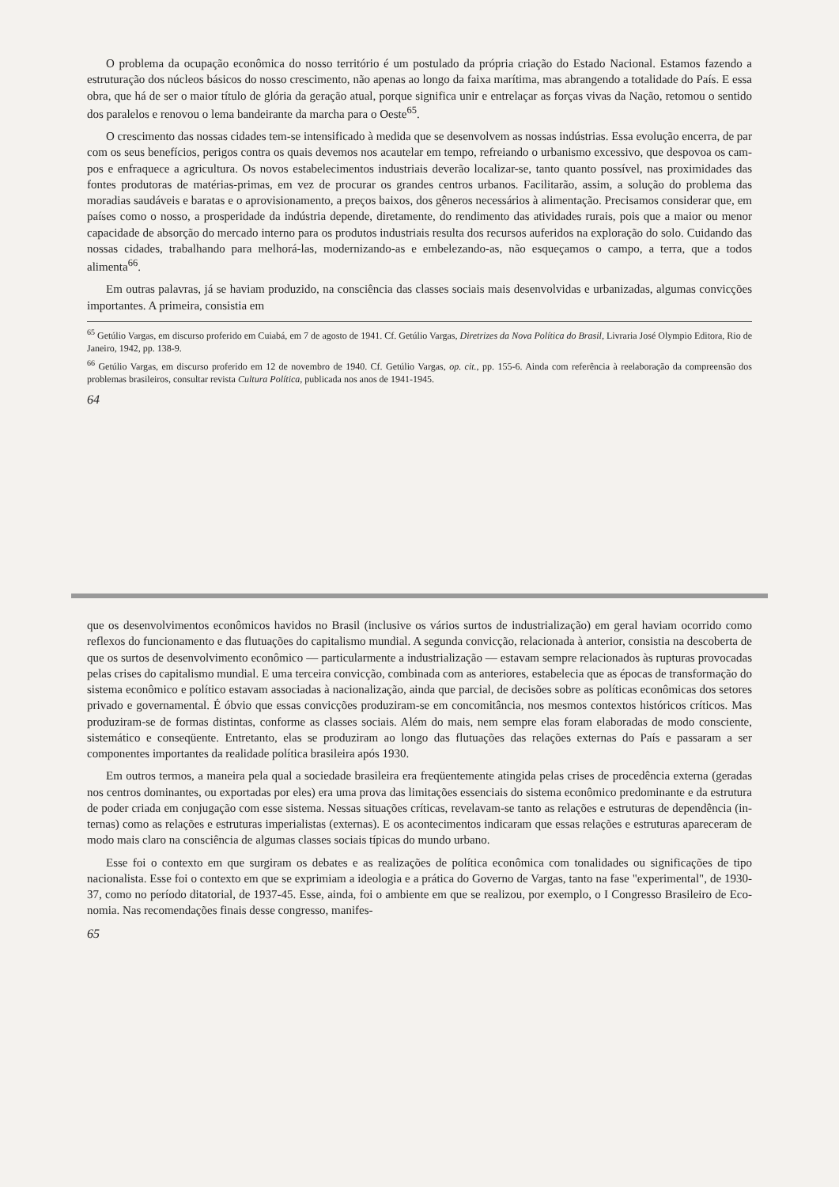O problema da ocupação econômica do nosso territó­rio é um postulado da própria criação do Estado Na­cional. Estamos fazendo a estruturação dos núcleos bá­sicos do nosso crescimento, não apenas ao longo da faixa marítima, mas abrangendo a totalidade do País. E essa obra, que há de ser o maior título de glória da geração atual, porque significa unir e entrelaçar as forças vivas da Nação, retomou o sentido dos parale­los e renovou o lema bandeirante da marcha para o Oeste<sup>65</sup>.
O crescimento das nossas cidades tem-se intensificado à medida que se desenvolvem as nossas indústrias. Es­sa evolução encerra, de par com os seus benefícios, pe­rigos contra os quais devemos nos acautelar em tempo, refreiando o urbanismo excessivo, que despovoa os cam­pos e enfraquece a agricultura. Os novos estabeleci­mentos industriais deverão localizar-se, tanto quanto possível, nas proximidades das fontes produtoras de matérias-primas, em vez de procurar os grandes cen­tros urbanos. Facilitarão, assim, a solução do proble­ma das moradias saudáveis e baratas e o aprovisiona­mento, a preços baixos, dos gêneros necessários à ali­mentação. Precisamos considerar que, em países como o nosso, a prosperidade da indústria depende, direta­mente, do rendimento das atividades rurais, pois que a maior ou menor capacidade de absorção do mercado interno para os produtos industriais resulta dos recur­sos auferidos na exploração do solo. Cuidando das nos­sas cidades, trabalhando para melhorá-las, modernizan­do-as e embelezando-as, não esqueçamos o campo, a terra, que a todos alimenta<sup>66</sup>.
Em outras palavras, já se haviam produzido, na cons­ciência das classes sociais mais desenvolvidas e urbanizadas, algumas convicções importantes. A primeira, consistia em
<sup>65</sup> Getúlio Vargas, em discurso proferido em Cuiabá, em 7 de agosto de 1941. Cf. Getúlio Vargas, Diretrizes da Nova Política do Bra­sil, Livraria José Olympio Editora, Rio de Janeiro, 1942, pp. 138-9.
<sup>66</sup> Getúlio Vargas, em discurso proferido em 12 de novembro de 1940. Cf. Getúlio Vargas, op. cit., pp. 155-6. Ainda com referência à reelaboração da compreensão dos problemas brasileiros, consultar revista Cultura Política, publicada nos anos de 1941-1945.
64
que os desenvolvimentos econômicos havidos no Brasil (in­clusive os vários surtos de industrialização) em geral haviam ocorrido como reflexos do funcionamento e das flutuações do capitalismo mundial. A segunda convicção, relacionada à an­terior, consistia na descoberta de que os surtos de desenvol­vimento econômico — particularmente a industrialização — estavam sempre relacionados às rupturas provocadas pelas crises do capitalismo mundial. E uma terceira convicção, combinada com as anteriores, estabelecia que as épocas de transformação do sistema econômico e político estavam as­sociadas à nacionalização, ainda que parcial, de decisões sobre as políticas econômicas dos setores privado e gover­namental. É óbvio que essas convicções produziram-se em concomitância, nos mesmos contextos históricos críticos. Mas produziram-se de formas distintas, conforme as clas­ses sociais. Além do mais, nem sempre elas foram elabora­das de modo consciente, sistemático e conseqüente. Entre­tanto, elas se produziram ao longo das flutuações das rela­ções externas do País e passaram a ser componentes impor­tantes da realidade política brasileira após 1930.
Em outros termos, a maneira pela qual a sociedade bra­sileira era freqüentemente atingida pelas crises de procedên­cia externa (geradas nos centros dominantes, ou exportadas por eles) era uma prova das limitações essenciais do sistema econômico predominante e da estrutura de poder criada em conjugação com esse sistema. Nessas situações críticas, re­velavam-se tanto as relações e estruturas de dependência (in­ternas) como as relações e estruturas imperialistas (exter­nas). E os acontecimentos indicaram que essas relações e estruturas apareceram de modo mais claro na consciência de algumas classes sociais típicas do mundo urbano.
Esse foi o contexto em que surgiram os debates e as realizações de política econômica com tonalidades ou signifi­cações de tipo nacionalista. Esse foi o contexto em que se exprimiam a ideologia e a prática do Governo de Vargas, tanto na fase "experimental", de 1930-37, como no período ditatorial, de 1937-45. Esse, ainda, foi o ambiente em que se realizou, por exemplo, o I Congresso Brasileiro de Eco­nomia. Nas recomendações finais desse congresso, manifes-
65